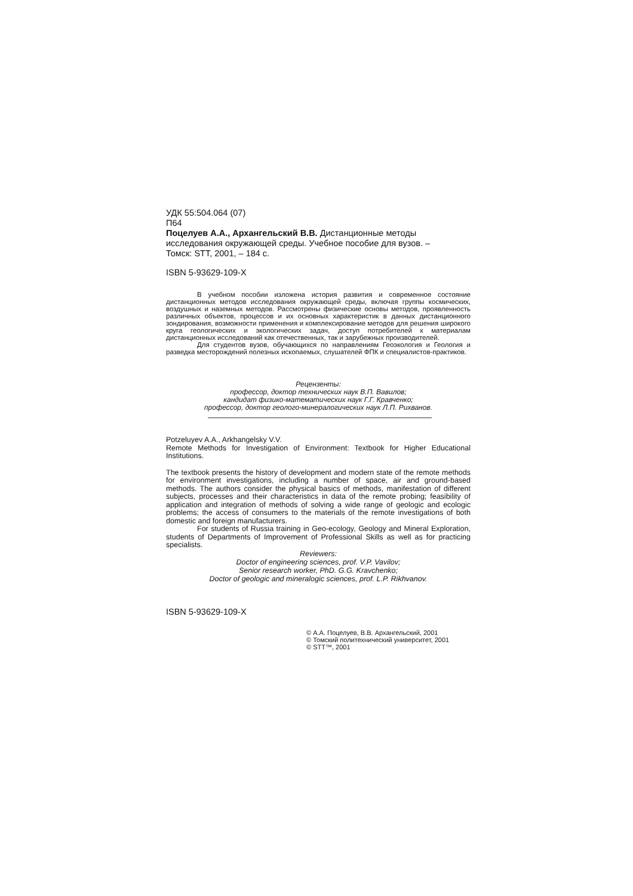УДК 55:504.064 (07)
П64
Поцелуев А.А., Архангельский В.В. Дистанционные методы
исследования окружающей среды. Учебное пособие для вузов. –
Томск: STT, 2001, – 184 с.
ISBN 5-93629-109-X
В учебном пособии изложена история развития и современное состояние дистанционных методов исследования окружающей среды, включая группы космических, воздушных и наземных методов. Рассмотрены физические основы методов, проявленность различных объектов, процессов и их основных характеристик в данных дистанционного зондирования, возможности применения и комплексирование методов для решения широкого круга геологических и экологических задач, доступ потребителей к материалам дистанционных исследований как отечественных, так и зарубежных производителей.
Для студентов вузов, обучающихся по направлениям Геоэкология и Геология и разведка месторождений полезных ископаемых, слушателей ФПК и специалистов-практиков.
Рецензенты:
профессор, доктор технических наук В.П. Вавилов;
кандидат физико-математических наук Г.Г. Кравченко;
профессор, доктор геолого-минералогических наук Л.П. Рихванов.
Potzeluyev A.A., Arkhangelsky V.V.
Remote Methods for Investigation of Environment: Textbook for Higher Educational Institutions.
The textbook presents the history of development and modern state of the remote methods for environment investigations, including a number of space, air and ground-based methods. The authors consider the physical basics of methods, manifestation of different subjects, processes and their characteristics in data of the remote probing; feasibility of application and integration of methods of solving a wide range of geologic and ecologic problems; the access of consumers to the materials of the remote investigations of both domestic and foreign manufacturers.
For students of Russia training in Geo-ecology, Geology and Mineral Exploration, students of Departments of Improvement of Professional Skills as well as for practicing specialists.
Reviewers:
Doctor of engineering sciences, prof. V.P. Vavilov;
Senior research worker, PhD. G.G. Kravchenko;
Doctor of geologic and mineralogic sciences, prof. L.P. Rikhvanov.
ISBN 5-93629-109-X
© А.А. Поцелуев, В.В. Архангельский, 2001
© Томский политехнический университет, 2001
© STT™, 2001